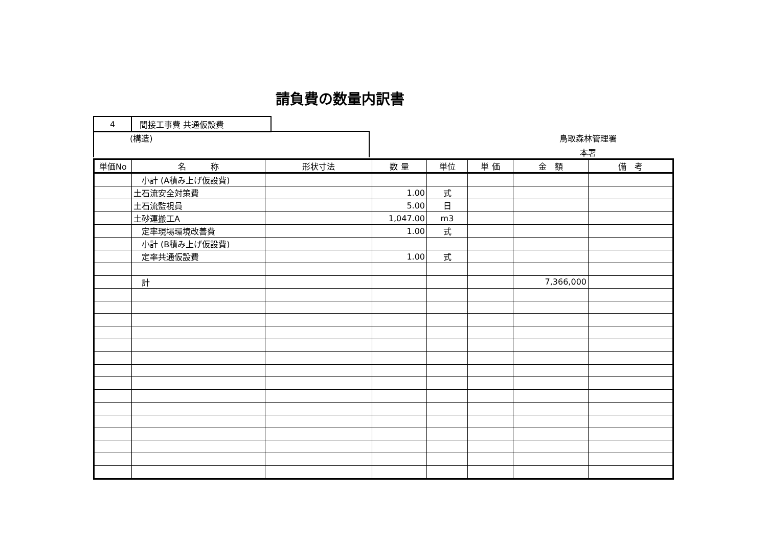請負費の数量内訳書
| 4 | 間接工事費 共通仮設費 |
(構造)
鳥取森林管理署
本署
| 単価No | 名 称 | 形状寸法 | 数 量 | 単位 | 単 価 | 金 額 | 備 考 |
| --- | --- | --- | --- | --- | --- | --- | --- |
| | 小計 (A積み上げ仮設費) | | | | | | |
| | 土石流安全対策費 | | 1.00 | 式 | | | |
| | 土石流監視員 | | 5.00 | 日 | | | |
| | 土砂運搬工A | | 1,047.00 | m3 | | | |
| | 定率現場環境改善費 | | 1.00 | 式 | | | |
| | 小計 (B積み上げ仮設費) | | | | | | |
| | 定率共通仮設費 | | 1.00 | 式 | | | |
| | 計 | | | | | 7,366,000 | |